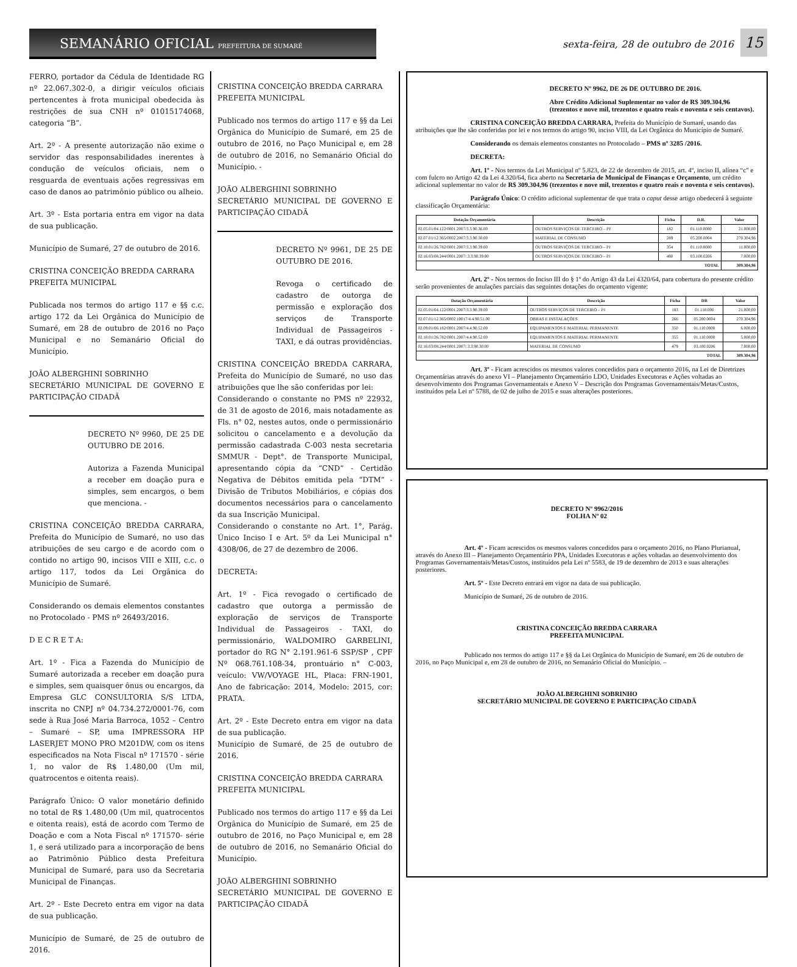SEMANÁRIO OFICIAL PREFEITURA DE SUMARÉ
sexta-feira, 28 de outubro de 2016
15
FERRO, portador da Cédula de Identidade RG nº 22.067.302-0, a dirigir veículos oficiais pertencentes à frota municipal obedecida às restrições de sua CNH nº 01015174068, categoria “B”.
Art. 2º - A presente autorização não exime o servidor das responsabilidades inerentes à condução de veículos oficiais, nem o resguarda de eventuais ações regressivas em caso de danos ao patrimônio público ou alheio.
Art. 3º - Esta portaria entra em vigor na data de sua publicação.
Município de Sumaré, 27 de outubro de 2016.
CRISTINA CONCEIÇÃO BREDDA CARRARA
PREFEITA MUNICIPAL
Publicada nos termos do artigo 117 e §§ c.c. artigo 172 da Lei Orgânica do Município de Sumaré, em 28 de outubro de 2016 no Paço Municipal e no Semanário Oficial do Município.
JOÃO ALBERGHINI SOBRINHO
SECRETÁRIO MUNICIPAL DE GOVERNO E PARTICIPAÇÃO CIDADÃ
DECRETO Nº 9960, DE 25 DE OUTUBRO DE 2016.
Autoriza a Fazenda Municipal a receber em doação pura e simples, sem encargos, o bem que menciona. -
CRISTINA CONCEIÇÃO BREDDA CARRARA, Prefeita do Município de Sumaré, no uso das atribuições de seu cargo e de acordo com o contido no artigo 90, incisos VIII e XIII, c.c. o artigo 117, todos da Lei Orgânica do Município de Sumaré.
Considerando os demais elementos constantes no Protocolado - PMS nº 26493/2016.
D E C R E T A:
Art. 1º - Fica a Fazenda do Município de Sumaré autorizada a receber em doação pura e simples, sem quaisquer ônus ou encargos, da Empresa GLC CONSULTORIA S/S LTDA, inscrita no CNPJ nº 04.734.272/0001-76, com sede à Rua José Maria Barroca, 1052 – Centro – Sumaré – SP, uma IMPRESSORA HP LASERJET MONO PRO M201DW, com os itens especificados na Nota Fiscal nº 171570 - série 1, no valor de R$ 1.480,00 (Um mil, quatrocentos e oitenta reais).
Parágrafo Único: O valor monetário definido no total de R$ 1.480,00 (Um mil, quatrocentos e oitenta reais), está de acordo com Termo de Doação e com a Nota Fiscal nº 171570- série 1, e será utilizado para a incorporação de bens ao Patrimônio Público desta Prefeitura Municipal de Sumaré, para uso da Secretaria Municipal de Finanças.
Art. 2º - Este Decreto entra em vigor na data de sua publicação.
Município de Sumaré, de 25 de outubro de 2016.
CRISTINA CONCEIÇÃO BREDDA CARRARA
PREFEITA MUNICIPAL
Publicado nos termos do artigo 117 e §§ da Lei Orgânica do Município de Sumaré, em 25 de outubro de 2016, no Paço Municipal e, em 28 de outubro de 2016, no Semanário Oficial do Município. -
JOÃO ALBERGHINI SOBRINHO
SECRETÁRIO MUNICIPAL DE GOVERNO E PARTICIPAÇÃO CIDADÃ
DECRETO Nº 9961, DE 25 DE OUTUBRO DE 2016.
Revoga o certificado de cadastro de outorga de permissão e exploração dos serviços de Transporte Individual de Passageiros - TAXI, e dá outras providências.
CRISTINA CONCEIÇÃO BREDDA CARRARA, Prefeita do Município de Sumaré, no uso das atribuições que lhe são conferidas por lei:
Considerando o constante no PMS nº 22932, de 31 de agosto de 2016, mais notadamente as Fls. n° 02, nestes autos, onde o permissionário solicitou o cancelamento e a devolução da permissão cadastrada C-003 nesta secretaria SMMUR - Dept°. de Transporte Municipal, apresentando cópia da “CND” - Certidão Negativa de Débitos emitida pela “DTM” - Divisão de Tributos Mobiliários, e cópias dos documentos necessários para o cancelamento da sua Inscrição Municipal.
Considerando o constante no Art. 1°, Parág. Único Inciso I e Art. 5º da Lei Municipal n° 4308/06, de 27 de dezembro de 2006.
DECRETA:
Art. 1º - Fica revogado o certificado de cadastro que outorga a permissão de exploração de serviços de Transporte Individual de Passageiros - TAXI, do permissionário, WALDOMIRO GARBELINI, portador do RG N° 2.191.961-6 SSP/SP , CPF Nº 068.761.108-34, prontuário n° C-003, veículo: VW/VOYAGE HL, Placa: FRN-1901, Ano de fabricação: 2014, Modelo: 2015, cor: PRATA.
Art. 2º - Este Decreto entra em vigor na data de sua publicação.
Município de Sumaré, de 25 de outubro de 2016.
CRISTINA CONCEIÇÃO BREDDA CARRARA
PREFEITA MUNICIPAL
Publicado nos termos do artigo 117 e §§ da Lei Orgânica do Município de Sumaré, em 25 de outubro de 2016, no Paço Municipal e, em 28 de outubro de 2016, no Semanário Oficial do Município.
JOÃO ALBERGHINI SOBRINHO
SECRETÁRIO MUNICIPAL DE GOVERNO E PARTICIPAÇÃO CIDADÃ
DECRETO Nº 9962, DE 26 DE OUTUBRO DE 2016.
Abre Crédito Adicional Suplementar no valor de R$ 309.304,96 (trezentos e nove mil, trezentos e quatro reais e noventa e seis centavos).
CRISTINA CONCEIÇÃO BREDDA CARRARA, Prefeita do Município de Sumaré, usando das atribuições que lhe são conferidas por lei e nos termos do artigo 90, inciso VIII, da Lei Orgânica do Município de Sumaré.
Considerando os demais elementos constantes no Protocolado – PMS nº 3285 /2016.
DECRETA:
Art. 1º - Nos termos da Lei Municipal nº 5.823, de 22 de dezembro de 2015, art. 4º, inciso II, alínea “c" e com fulcro no Artigo 42 da Lei 4.320/64, fica aberto na Secretaria de Municipal de Finanças e Orçamento, um crédito adicional suplementar no valor de R$ 309.304,96 (trezentos e nove mil, trezentos e quatro reais e noventa e seis centavos).
Parágrafo Único: O crédito adicional suplementar de que trata o caput desse artigo obedecerá à seguinte classificação Orçamentária:
| Dotação Orçamentária | Descrição | Ficha | D.R. | Valor |
| --- | --- | --- | --- | --- |
| 02.05.01/04.122/0001.2007/3.3.90.36.00 | OUTROS SERVIÇOS DE TERCEIRO – PF | 182 | 01.110.0000 | 21.000,00 |
| 02.07.01/12.365/0002.2007/3.3.90.30.00 | MATERIAL DE CONSUMO | 289 | 05.200.0004 | 270.304,96 |
| 02.10.01/26.782/0001.2007/3.3.90.39.00 | OUTROS SERVIÇOS DE TERCEIRO – PJ | 354 | 01.110.0000 | 11.000,00 |
| 02.16.03/08.244/0001.2007/.3.3.90.39.00 | OUTROS SERVIÇOS DE TERCEIRO – PJ | 480 | 03.100.0206 | 7.000,00 |
| TOTAL | | | | 309.304,96 |
Art. 2º - Nos termos do Inciso III do § 1º do Artigo 43 da Lei 4320/64, para cobertura do presente crédito serão provenientes de anulações parciais das seguintes dotações do orçamento vigente:
| Dotação Orçamentária | Descrição | Ficha | DR | Valor |
| --- | --- | --- | --- | --- |
| 02.05.01/04.122/0001.2007/3.3.90.39.00 | OUTROS SERVIÇOS DE TERCEIRO – PJ | 183 | 01.110.000 | 21.000,00 |
| 02.07.01/12.365/0002.10017/4.4.90.51.00 | OBRAS E INSTALAÇÕES | 266 | 05.200.0004 | 270.304,96 |
| 02.09.01/06.182/0001.2007/4.4.90.52.00 | EQUIPAMENTOS E MATERIAL PERMANENTE | 350 | 01.110.0000 | 6.000,00 |
| 02.10.01/26.782/0001.2007/4.4.90.52.00 | EQUIPAMENTOS E MATERIAL PERMANENTE | 355 | 01.110.0000 | 5.000,00 |
| 02.16.03/08.244/0001.2007/.3.3.90.30.00 | MATERIAL DE CONSUMO | 479 | 03.100.0206 | 7.000,00 |
| TOTAL | | | | 309.304,96 |
Art. 3º - Ficam acrescidos os mesmos valores concedidos para o orçamento 2016, na Lei de Diretrizes Orçamentárias através do anexo VI – Planejamento Orçamentário LDO, Unidades Executoras e Ações voltadas ao desenvolvimento dos Programas Governamentais e Anexo V – Descrição dos Programas Governamentais/Metas/Custos, instituídos pela Lei nº 5788, de 02 de julho de 2015 e suas alterações posteriores.
DECRETO Nº 9962/2016
FOLHA Nº 02
Art. 4º - Ficam acrescidos os mesmos valores concedidos para o orçamento 2016, no Plano Plurianual, através do Anexo III – Planejamento Orçamentário PPA, Unidades Executoras e ações voltadas ao desenvolvimento dos Programas Governamentais/Metas/Custos, instituídos pela Lei nº 5583, de 19 de dezembro de 2013 e suas alterações posteriores.
Art. 5º - Este Decreto entrará em vigor na data de sua publicação.
Município de Sumaré, 26 de outubro de 2016.
CRISTINA CONCEIÇÃO BREDDA CARRARA
PREFEITA MUNICIPAL
Publicado nos termos do artigo 117 e §§ da Lei Orgânica do Município de Sumaré, em 26 de outubro de 2016, no Paço Municipal e, em 28 de outubro de 2016, no Semanário Oficial do Município. –
JOÃO ALBERGHINI SOBRINHO
SECRETÁRIO MUNICIPAL DE GOVERNO E PARTICIPAÇÃO CIDADÃ